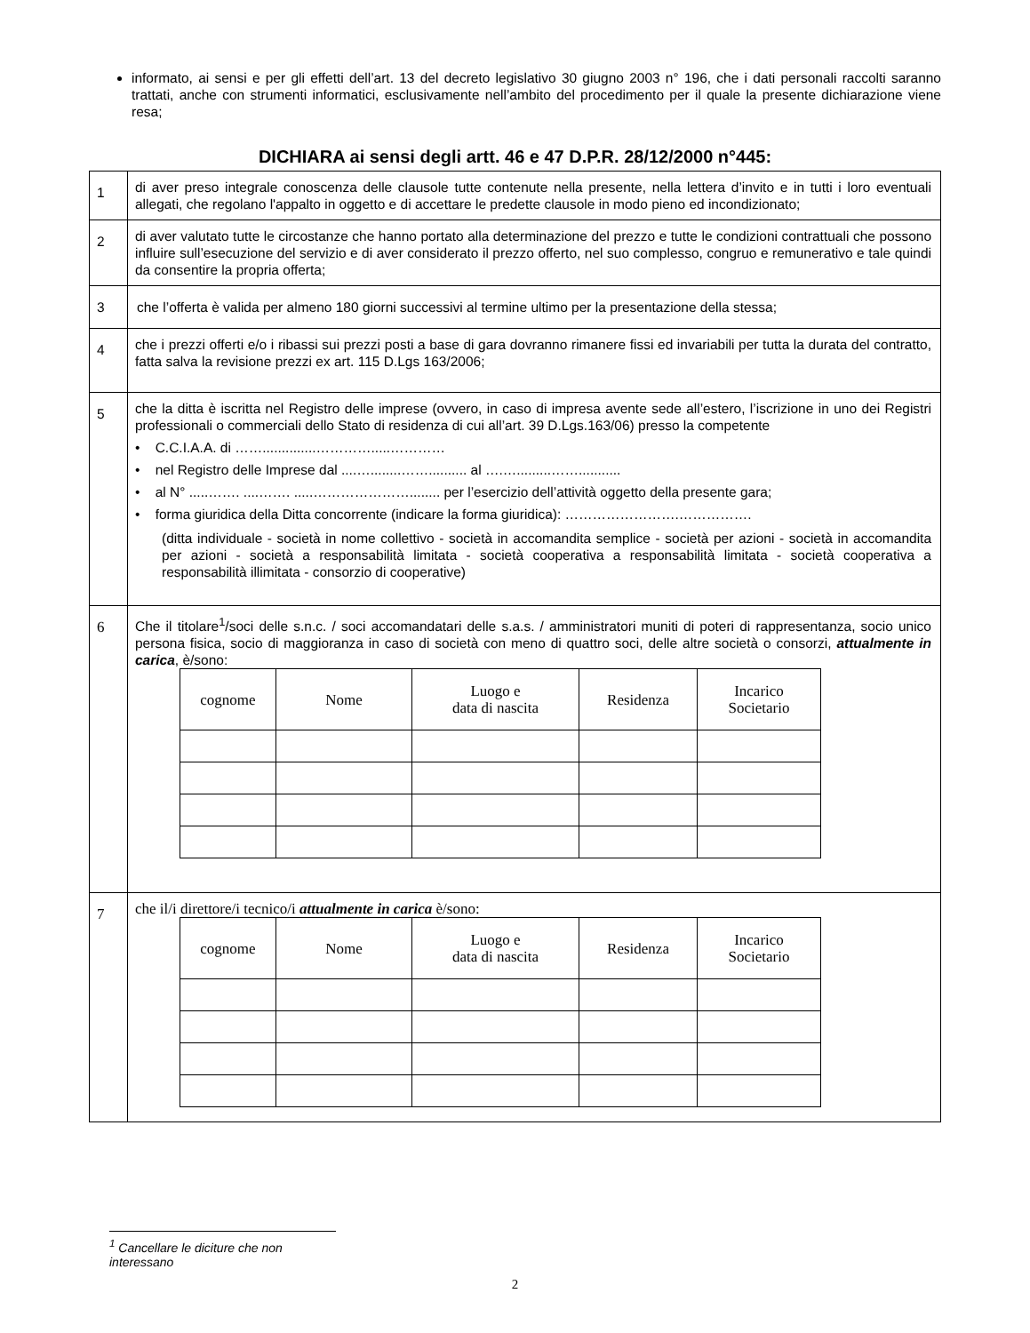informato, ai sensi e per gli effetti dell’art. 13 del decreto legislativo 30 giugno 2003 n° 196, che i dati personali raccolti saranno trattati, anche con strumenti informatici, esclusivamente nell’ambito del procedimento per il quale la presente dichiarazione viene resa;
DICHIARA ai sensi degli artt. 46 e 47 D.P.R. 28/12/2000 n°445:
| 1 | di aver preso integrale conoscenza delle clausole tutte contenute nella presente, nella lettera d’invito e in tutti i loro eventuali allegati, che regolano l'appalto in oggetto e di accettare le predette clausole in modo pieno ed incondizionato; |
| 2 | di aver valutato tutte le circostanze che hanno portato alla determinazione del prezzo e tutte le condizioni contrattuali che possono influire sull’esecuzione del servizio e di aver considerato il prezzo offerto, nel suo complesso, congruo e remunerativo e tale quindi da consentire la propria offerta; |
| 3 | che l’offerta è valida per almeno 180 giorni successivi al termine ultimo per la presentazione della stessa; |
| 4 | che i prezzi offerti e/o i ribassi sui prezzi posti a base di gara dovranno rimanere fissi ed invariabili per tutta la durata del contratto, fatta salva la revisione prezzi ex art. 115 D.Lgs 163/2006; |
| 5 | che la ditta è iscritta nel Registro delle imprese (ovvero, in caso di impresa avente sede all’estero, l’iscrizione in uno dei Registri professionali o commerciali dello Stato di residenza di cui all’art. 39 D.Lgs.163/06) presso la competente • C.C.I.A.A. di ……..............………….....………… • nel Registro delle Imprese dal ....…........…….......... al ….….........……........... • al N° .....……. ....……. .....…………………........ per l’esercizio dell’attività oggetto della presente gara; • forma giuridica della Ditta concorrente (indicare la forma giuridica): …………………….……………. (ditta individuale - società in nome collettivo - società in accomandita semplice - società per azioni - società in accomandita per azioni - società a responsabilità limitata - società cooperativa a responsabilità limitata - società cooperativa a responsabilità illimitata - consorzio di cooperative) |
| 6 | Che il titolare<sup>1</sup>/soci delle s.n.c. / soci accomandatari delle s.a.s. / amministratori muniti di poteri di rappresentanza, socio unico persona fisica, socio di maggioranza in caso di società con meno di quattro soci, delle altre società o consorzi, attualmente in carica , è/sono: / cognome / Nome / Luogo e data di nascita / Residenza / Incarico Societario / / --- / --- / --- / --- / --- / |
| 7 | che il/i direttore/i tecnico/i attualmente in carica è/sono: / cognome / Nome / Luogo e data di nascita / Residenza / Incarico Societario / / --- / --- / --- / --- / --- / |
<sup>1</sup> Cancellare le diciture che non interessano
2